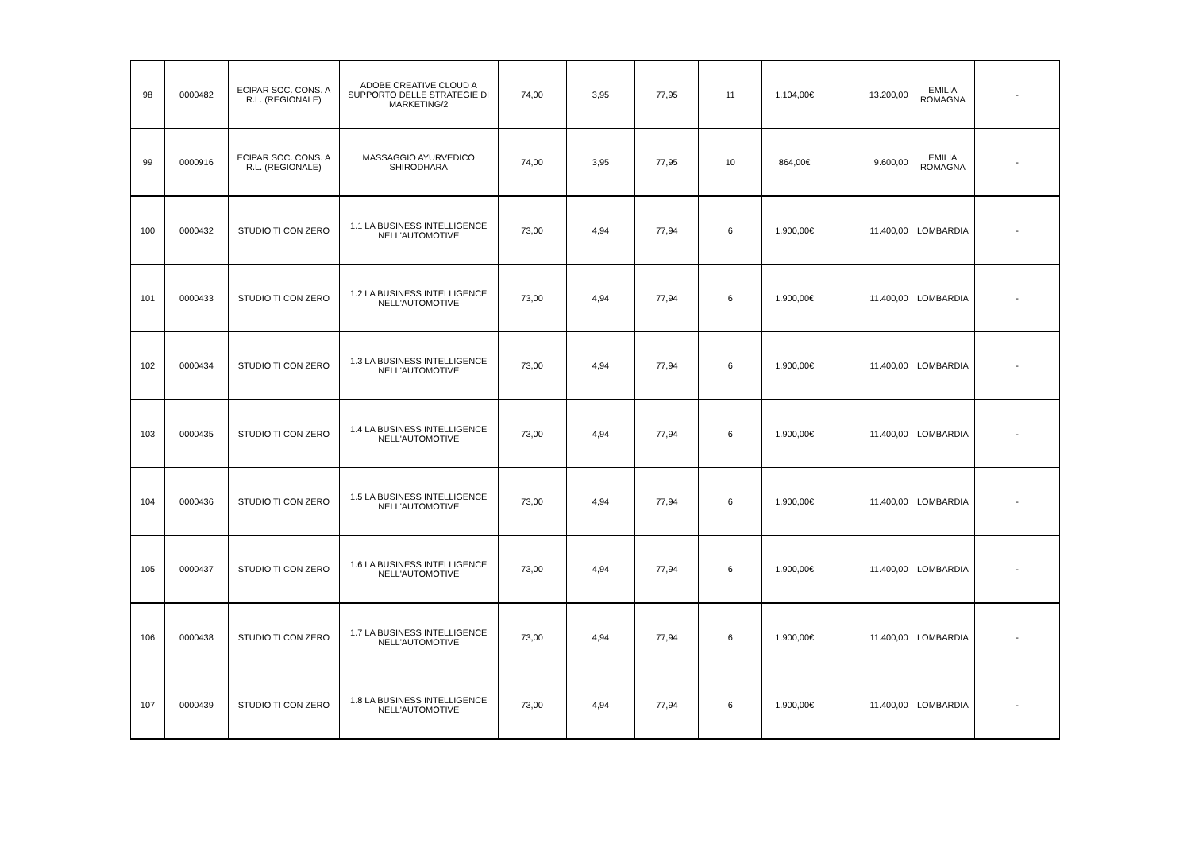| 98 | 0000482 | ECIPAR SOC. CONS. A R.L. (REGIONALE) | ADOBE CREATIVE CLOUD A SUPPORTO DELLE STRATEGIE DI MARKETING/2 | 74,00 | 3,95 | 77,95 | 11 | 1.104,00€ | 13.200,00 | EMILIA ROMAGNA | - |
| 99 | 0000916 | ECIPAR SOC. CONS. A R.L. (REGIONALE) | MASSAGGIO AYURVEDICO SHIRODHARA | 74,00 | 3,95 | 77,95 | 10 | 864,00€ | 9.600,00 | EMILIA ROMAGNA | - |
| 100 | 0000432 | STUDIO TI CON ZERO | 1.1 LA BUSINESS INTELLIGENCE NELL'AUTOMOTIVE | 73,00 | 4,94 | 77,94 | 6 | 1.900,00€ | 11.400,00 | LOMBARDIA | - |
| 101 | 0000433 | STUDIO TI CON ZERO | 1.2 LA BUSINESS INTELLIGENCE NELL'AUTOMOTIVE | 73,00 | 4,94 | 77,94 | 6 | 1.900,00€ | 11.400,00 | LOMBARDIA | - |
| 102 | 0000434 | STUDIO TI CON ZERO | 1.3 LA BUSINESS INTELLIGENCE NELL'AUTOMOTIVE | 73,00 | 4,94 | 77,94 | 6 | 1.900,00€ | 11.400,00 | LOMBARDIA | - |
| 103 | 0000435 | STUDIO TI CON ZERO | 1.4 LA BUSINESS INTELLIGENCE NELL'AUTOMOTIVE | 73,00 | 4,94 | 77,94 | 6 | 1.900,00€ | 11.400,00 | LOMBARDIA | - |
| 104 | 0000436 | STUDIO TI CON ZERO | 1.5 LA BUSINESS INTELLIGENCE NELL'AUTOMOTIVE | 73,00 | 4,94 | 77,94 | 6 | 1.900,00€ | 11.400,00 | LOMBARDIA | - |
| 105 | 0000437 | STUDIO TI CON ZERO | 1.6 LA BUSINESS INTELLIGENCE NELL'AUTOMOTIVE | 73,00 | 4,94 | 77,94 | 6 | 1.900,00€ | 11.400,00 | LOMBARDIA | - |
| 106 | 0000438 | STUDIO TI CON ZERO | 1.7 LA BUSINESS INTELLIGENCE NELL'AUTOMOTIVE | 73,00 | 4,94 | 77,94 | 6 | 1.900,00€ | 11.400,00 | LOMBARDIA | - |
| 107 | 0000439 | STUDIO TI CON ZERO | 1.8 LA BUSINESS INTELLIGENCE NELL'AUTOMOTIVE | 73,00 | 4,94 | 77,94 | 6 | 1.900,00€ | 11.400,00 | LOMBARDIA | - |